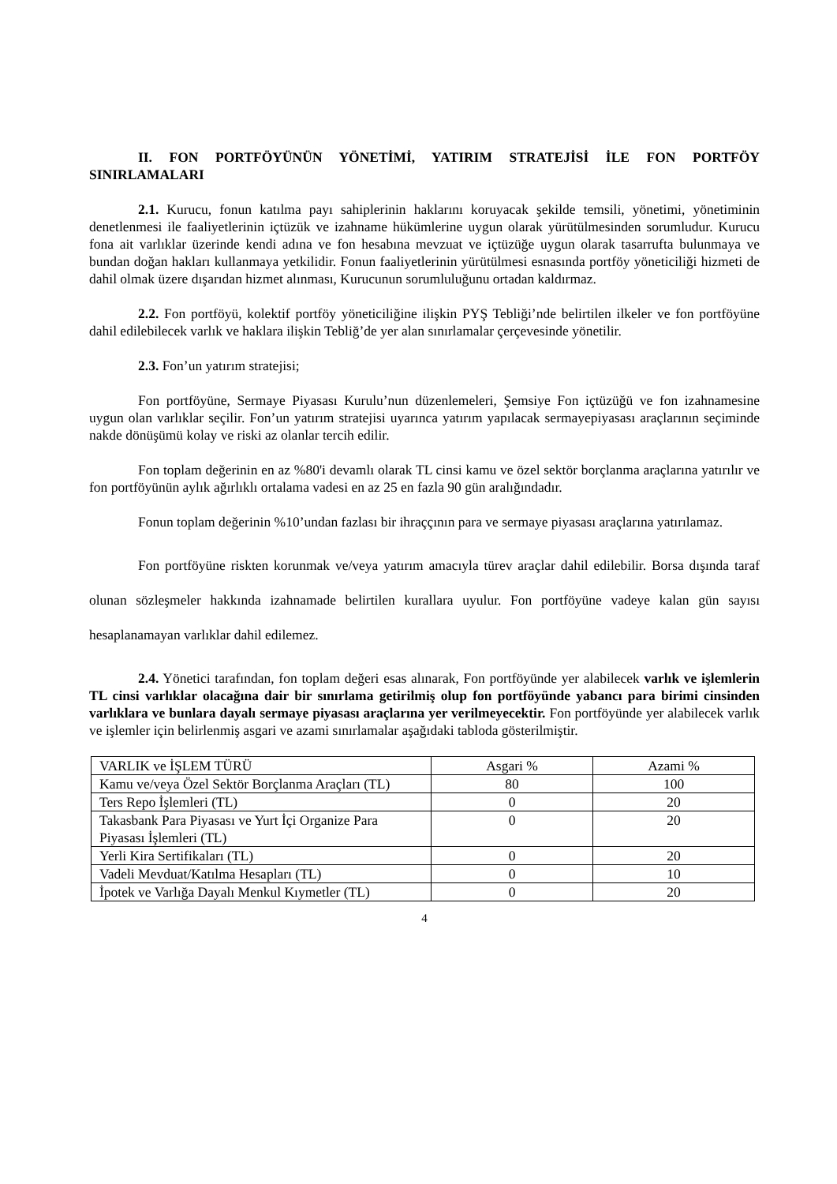II. FON PORTFÖYÜNÜN YÖNETİMİ, YATIRIM STRATEJİSİ İLE FON PORTFÖY SINIRLAMALARI
2.1. Kurucu, fonun katılma payı sahiplerinin haklarını koruyacak şekilde temsili, yönetimi, yönetiminin denetlenmesi ile faaliyetlerinin içtüzük ve izahname hükümlerine uygun olarak yürütülmesinden sorumludur. Kurucu fona ait varlıklar üzerinde kendi adına ve fon hesabına mevzuat ve içtüzüğe uygun olarak tasarrufta bulunmaya ve bundan doğan hakları kullanmaya yetkilidir. Fonun faaliyetlerinin yürütülmesi esnasında portföy yöneticiliği hizmeti de dahil olmak üzere dışarıdan hizmet alınması, Kurucunun sorumluluğunu ortadan kaldırmaz.
2.2. Fon portföyü, kolektif portföy yöneticiliğine ilişkin PYŞ Tebliği’nde belirtilen ilkeler ve fon portföyüne dahil edilebilecek varlık ve haklara ilişkin Tebliğ’de yer alan sınırlamalar çerçevesinde yönetilir.
2.3. Fon’un yatırım stratejisi;
Fon portföyüne, Sermaye Piyasası Kurulu’nun düzenlemeleri, Şemsiye Fon içtüzüğü ve fon izahnamesine uygun olan varlıklar seçilir. Fon’un yatırım stratejisi uyarınca yatırım yapılacak sermayepiyasası araçlarının seçiminde nakde dönüşümü kolay ve riski az olanlar tercih edilir.
Fon toplam değerinin en az %80'i devamlı olarak TL cinsi kamu ve özel sektör borçlanma araçlarına yatırılır ve fon portföyünün aylık ağırlıklı ortalama vadesi en az 25 en fazla 90 gün aralığındadır.
Fonun toplam değerinin %10’undan fazlası bir ihraççının para ve sermaye piyasası araçlarına yatırılamaz.
Fon portföyüne riskten korunmak ve/veya yatırım amacıyla türev araçlar dahil edilebilir. Borsa dışında taraf olunan sözleşmeler hakkında izahnamade belirtilen kurallara uyulur. Fon portföyüne vadeye kalan gün sayısı hesaplanamayan varlıklar dahil edilemez.
2.4. Yönetici tarafından, fon toplam değeri esas alınarak, Fon portföyünde yer alabilecek varlık ve işlemlerin TL cinsi varlıklar olacağına dair bir sınırlama getirilmiş olup fon portföyünde yabancı para birimi cinsinden varlıklara ve bunlara dayalı sermaye piyasası araçlarına yer verilmeyecektir. Fon portföyünde yer alabilecek varlık ve işlemler için belirlenmiş asgari ve azami sınırlamalar aşağıdaki tabloda gösterilmiştir.
| VARLIK ve İŞLEM TÜRÜ | Asgari % | Azami % |
| Kamu ve/veya Özel Sektör Borçlanma Araçları (TL) | 80 | 100 |
| Ters Repo İşlemleri (TL) | 0 | 20 |
| Takasbank Para Piyasası ve Yurt İçi Organize Para Piyasası İşlemleri (TL) | 0 | 20 |
| Yerli Kira Sertifikaları (TL) | 0 | 20 |
| Vadeli Mevduat/Katılma Hesapları (TL) | 0 | 10 |
| İpotek ve Varlığa Dayalı Menkul Kıymetler (TL) | 0 | 20 |
4